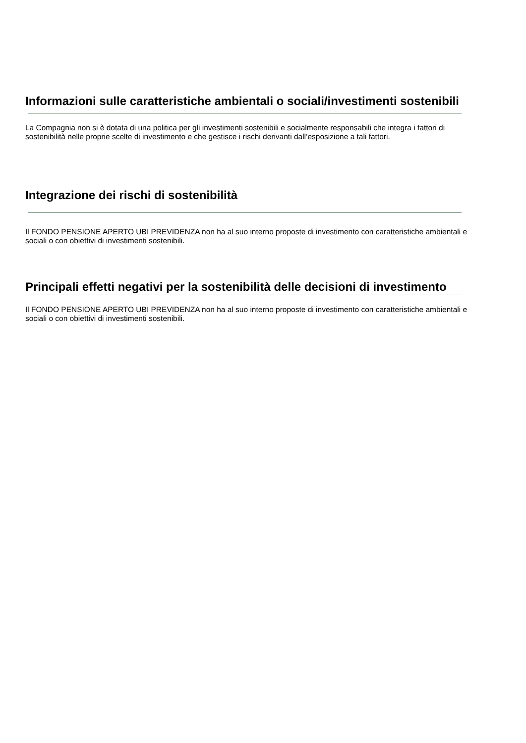Informazioni sulle caratteristiche ambientali o sociali/investimenti sostenibili
La Compagnia non si è dotata di una politica per gli investimenti sostenibili e socialmente responsabili che integra i fattori di sostenibilità nelle proprie scelte di investimento e che gestisce i rischi derivanti dall’esposizione a tali fattori.
Integrazione dei rischi di sostenibilità
Il FONDO PENSIONE APERTO UBI PREVIDENZA non ha al suo interno proposte di investimento con caratteristiche ambientali e sociali o con obiettivi di investimenti sostenibili.
Principali effetti negativi per la sostenibilità delle decisioni di investimento
Il FONDO PENSIONE APERTO UBI PREVIDENZA non ha al suo interno proposte di investimento con caratteristiche ambientali e sociali o con obiettivi di investimenti sostenibili.